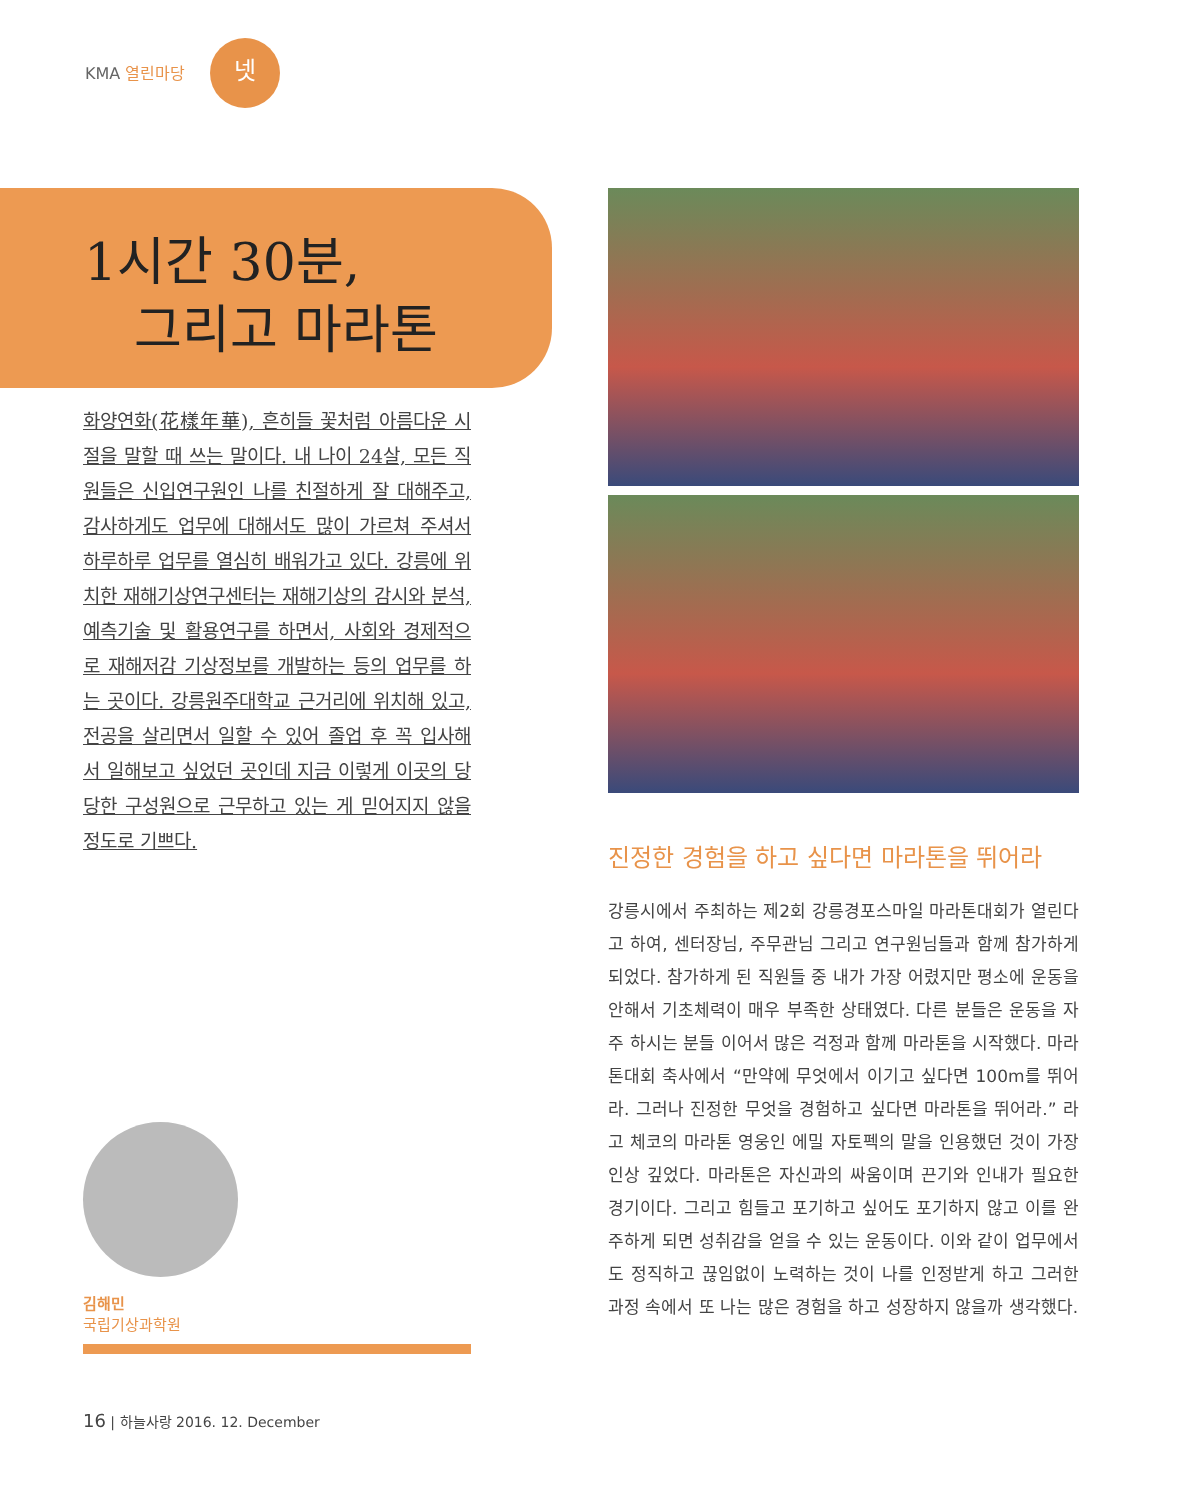KMA 열린마당
넷
1시간 30분,
그리고 마라톤
화양연화(花樣年華), 흔히들 꽃처럼 아름다운 시절을 말할 때 쓰는 말이다. 내 나이 24살, 모든 직원들은 신입연구원인 나를 친절하게 잘 대해주고, 감사하게도 업무에 대해서도 많이 가르쳐 주셔서 하루하루 업무를 열심히 배워가고 있다. 강릉에 위치한 재해기상연구센터는 재해기상의 감시와 분석, 예측기술 및 활용연구를 하면서, 사회와 경제적으로 재해저감 기상정보를 개발하는 등의 업무를 하는 곳이다. 강릉원주대학교 근거리에 위치해 있고, 전공을 살리면서 일할 수 있어 졸업 후 꼭 입사해서 일해보고 싶었던 곳인데 지금 이렇게 이곳의 당당한 구성원으로 근무하고 있는 게 믿어지지 않을 정도로 기쁘다.
김해민
국립기상과학원
진정한 경험을 하고 싶다면 마라톤을 뛰어라
강릉시에서 주최하는 제2회 강릉경포스마일 마라톤대회가 열린다고 하여, 센터장님, 주무관님 그리고 연구원님들과 함께 참가하게 되었다. 참가하게 된 직원들 중 내가 가장 어렸지만 평소에 운동을 안해서 기초체력이 매우 부족한 상태였다. 다른 분들은 운동을 자주 하시는 분들 이어서 많은 걱정과 함께 마라톤을 시작했다. 마라톤대회 축사에서 “만약에 무엇에서 이기고 싶다면 100m를 뛰어라. 그러나 진정한 무엇을 경험하고 싶다면 마라톤을 뛰어라.” 라고 체코의 마라톤 영웅인 에밀 자토펙의 말을 인용했던 것이 가장 인상 깊었다. 마라톤은 자신과의 싸움이며 끈기와 인내가 필요한 경기이다. 그리고 힘들고 포기하고 싶어도 포기하지 않고 이를 완주하게 되면 성취감을 얻을 수 있는 운동이다. 이와 같이 업무에서도 정직하고 끊임없이 노력하는 것이 나를 인정받게 하고 그러한 과정 속에서 또 나는 많은 경험을 하고 성장하지 않을까 생각했다.
16 | 하늘사랑 2016. 12. December